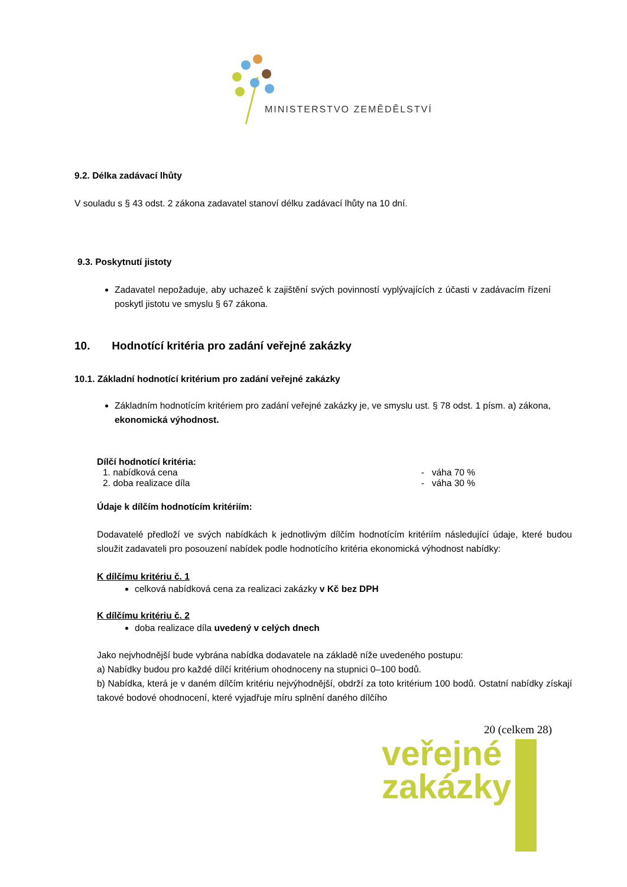MINISTERSTVO ZEMĚDĚLSTVÍ
9.2. Délka zadávací lhůty
V souladu s § 43 odst. 2 zákona zadavatel stanoví délku zadávací lhůty na 10 dní.
9.3. Poskytnutí jistoty
Zadavatel nepožaduje, aby uchazeč k zajištění svých povinností vyplývajících z účasti v zadávacím řízení poskytl jistotu ve smyslu § 67 zákona.
10. Hodnotící kritéria pro zadání veřejné zakázky
10.1. Základní hodnotící kritérium pro zadání veřejné zakázky
Základním hodnotícím kritériem pro zadání veřejné zakázky je, ve smyslu ust. § 78 odst. 1 písm. a) zákona, ekonomická výhodnost.
Dílčí hodnotící kritéria:
1. nabídková cena - váha 70 %
2. doba realizace díla - váha 30 %
Údaje k dílčím hodnotícím kritériím:
Dodavatelé předloží ve svých nabídkách k jednotlivým dílčím hodnotícím kritériím následující údaje, které budou sloužit zadavateli pro posouzení nabídek podle hodnotícího kritéria ekonomická výhodnost nabídky:
K dílčímu kritériu č. 1
celková nabídková cena za realizaci zakázky v Kč bez DPH
K dílčímu kritériu č. 2
doba realizace díla uvedený v celých dnech
Jako nejvhodnější bude vybrána nabídka dodavatele na základě níže uvedeného postupu:
a) Nabídky budou pro každé dílčí kritérium ohodnoceny na stupnici 0–100 bodů.
b) Nabídka, která je v daném dílčím kritériu nejvýhodnější, obdrží za toto kritérium 100 bodů. Ostatní nabídky získají takové bodové ohodnocení, které vyjadřuje míru splnění daného dílčího
20 (celkem 28)
veřejné
zakázky